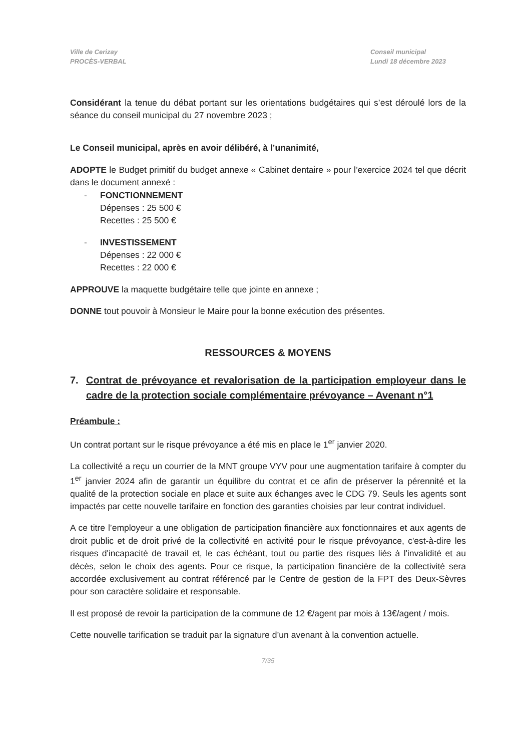Ville de Cerizay
PROCÈS-VERBAL
Conseil municipal
Lundi 18 décembre 2023
Considérant la tenue du débat portant sur les orientations budgétaires qui s’est déroulé lors de la séance du conseil municipal du 27 novembre 2023 ;
Le Conseil municipal, après en avoir délibéré, à l’unanimité,
ADOPTE le Budget primitif du budget annexe « Cabinet dentaire » pour l’exercice 2024 tel que décrit dans le document annexé :
- FONCTIONNEMENT
Dépenses : 25 500 €
Recettes : 25 500 €
- INVESTISSEMENT
Dépenses : 22 000 €
Recettes : 22 000 €
APPROUVE la maquette budgétaire telle que jointe en annexe ;
DONNE tout pouvoir à Monsieur le Maire pour la bonne exécution des présentes.
RESSOURCES & MOYENS
7. Contrat de prévoyance et revalorisation de la participation employeur dans le cadre de la protection sociale complémentaire prévoyance – Avenant n°1
Préambule :
Un contrat portant sur le risque prévoyance a été mis en place le 1<sup>er</sup> janvier 2020.
La collectivité a reçu un courrier de la MNT groupe VYV pour une augmentation tarifaire à compter du 1<sup>er</sup> janvier 2024 afin de garantir un équilibre du contrat et ce afin de préserver la pérennité et la qualité de la protection sociale en place et suite aux échanges avec le CDG 79. Seuls les agents sont impactés par cette nouvelle tarifaire en fonction des garanties choisies par leur contrat individuel.
A ce titre l’employeur a une obligation de participation financière aux fonctionnaires et aux agents de droit public et de droit privé de la collectivité en activité pour le risque prévoyance, c'est-à-dire les risques d'incapacité de travail et, le cas échéant, tout ou partie des risques liés à l'invalidité et au décès, selon le choix des agents. Pour ce risque, la participation financière de la collectivité sera accordée exclusivement au contrat référencé par le Centre de gestion de la FPT des Deux-Sèvres pour son caractère solidaire et responsable.
Il est proposé de revoir la participation de la commune de 12 €/agent par mois à 13€/agent / mois.
Cette nouvelle tarification se traduit par la signature d’un avenant à la convention actuelle.
7/35